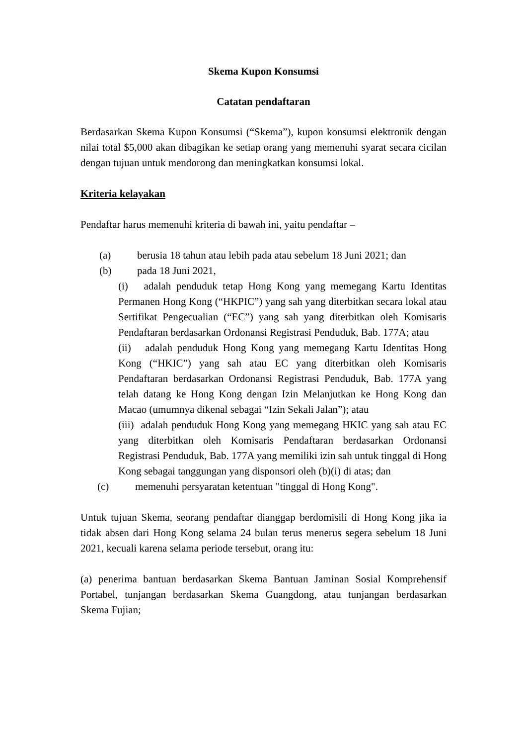Skema Kupon Konsumsi
Catatan pendaftaran
Berdasarkan Skema Kupon Konsumsi (“Skema”), kupon konsumsi elektronik dengan nilai total $5,000 akan dibagikan ke setiap orang yang memenuhi syarat secara cicilan dengan tujuan untuk mendorong dan meningkatkan konsumsi lokal.
Kriteria kelayakan
Pendaftar harus memenuhi kriteria di bawah ini, yaitu pendaftar –
(a) berusia 18 tahun atau lebih pada atau sebelum 18 Juni 2021; dan
(b) pada 18 Juni 2021,
(i) adalah penduduk tetap Hong Kong yang memegang Kartu Identitas Permanen Hong Kong (“HKPIC”) yang sah yang diterbitkan secara lokal atau Sertifikat Pengecualian (“EC”) yang sah yang diterbitkan oleh Komisaris Pendaftaran berdasarkan Ordonansi Registrasi Penduduk, Bab. 177A; atau
(ii) adalah penduduk Hong Kong yang memegang Kartu Identitas Hong Kong (“HKIC”) yang sah atau EC yang diterbitkan oleh Komisaris Pendaftaran berdasarkan Ordonansi Registrasi Penduduk, Bab. 177A yang telah datang ke Hong Kong dengan Izin Melanjutkan ke Hong Kong dan Macao (umumnya dikenal sebagai “Izin Sekali Jalan”); atau
(iii) adalah penduduk Hong Kong yang memegang HKIC yang sah atau EC yang diterbitkan oleh Komisaris Pendaftaran berdasarkan Ordonansi Registrasi Penduduk, Bab. 177A yang memiliki izin sah untuk tinggal di Hong Kong sebagai tanggungan yang disponsori oleh (b)(i) di atas; dan
(c) memenuhi persyaratan ketentuan "tinggal di Hong Kong".
Untuk tujuan Skema, seorang pendaftar dianggap berdomisili di Hong Kong jika ia tidak absen dari Hong Kong selama 24 bulan terus menerus segera sebelum 18 Juni 2021, kecuali karena selama periode tersebut, orang itu:
(a) penerima bantuan berdasarkan Skema Bantuan Jaminan Sosial Komprehensif Portabel, tunjangan berdasarkan Skema Guangdong, atau tunjangan berdasarkan Skema Fujian;